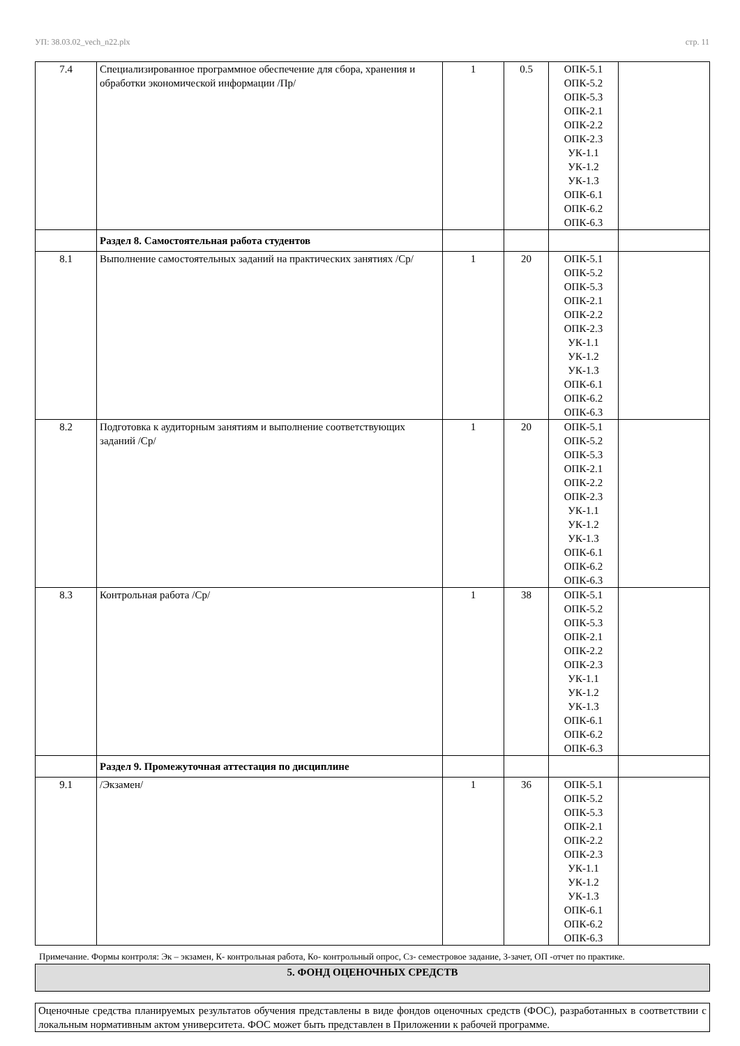УП: 38.03.02_vech_n22.plx стр. 11
| 7.4 | Специализированное программное обеспечение для сбора, хранения и обработки экономической информации /Пр/ | 1 | 0.5 | ОПК-5.1 ОПК-5.2 ОПК-5.3 ОПК-2.1 ОПК-2.2 ОПК-2.3 УК-1.1 УК-1.2 УК-1.3 ОПК-6.1 ОПК-6.2 ОПК-6.3 | |
| | Раздел 8. Самостоятельная работа студентов | | | | |
| 8.1 | Выполнение самостоятельных заданий на практических занятиях /Ср/ | 1 | 20 | ОПК-5.1 ОПК-5.2 ОПК-5.3 ОПК-2.1 ОПК-2.2 ОПК-2.3 УК-1.1 УК-1.2 УК-1.3 ОПК-6.1 ОПК-6.2 ОПК-6.3 | |
| 8.2 | Подготовка к аудиторным занятиям и выполнение соответствующих заданий /Ср/ | 1 | 20 | ОПК-5.1 ОПК-5.2 ОПК-5.3 ОПК-2.1 ОПК-2.2 ОПК-2.3 УК-1.1 УК-1.2 УК-1.3 ОПК-6.1 ОПК-6.2 ОПК-6.3 | |
| 8.3 | Контрольная работа /Ср/ | 1 | 38 | ОПК-5.1 ОПК-5.2 ОПК-5.3 ОПК-2.1 ОПК-2.2 ОПК-2.3 УК-1.1 УК-1.2 УК-1.3 ОПК-6.1 ОПК-6.2 ОПК-6.3 | |
| | Раздел 9. Промежуточная аттестация по дисциплине | | | | |
| 9.1 | /Экзамен/ | 1 | 36 | ОПК-5.1 ОПК-5.2 ОПК-5.3 ОПК-2.1 ОПК-2.2 ОПК-2.3 УК-1.1 УК-1.2 УК-1.3 ОПК-6.1 ОПК-6.2 ОПК-6.3 | |
Примечание. Формы контроля: Эк – экзамен, К- контрольная работа, Ко- контрольный опрос, Сз- семестровое задание, З-зачет, ОП -отчет по практике.
5. ФОНД ОЦЕНОЧНЫХ СРЕДСТВ
Оценочные средства планируемых результатов обучения представлены в виде фондов оценочных средств (ФОС), разработанных в соответствии с локальным нормативным актом университета. ФОС может быть представлен в Приложении к рабочей программе.